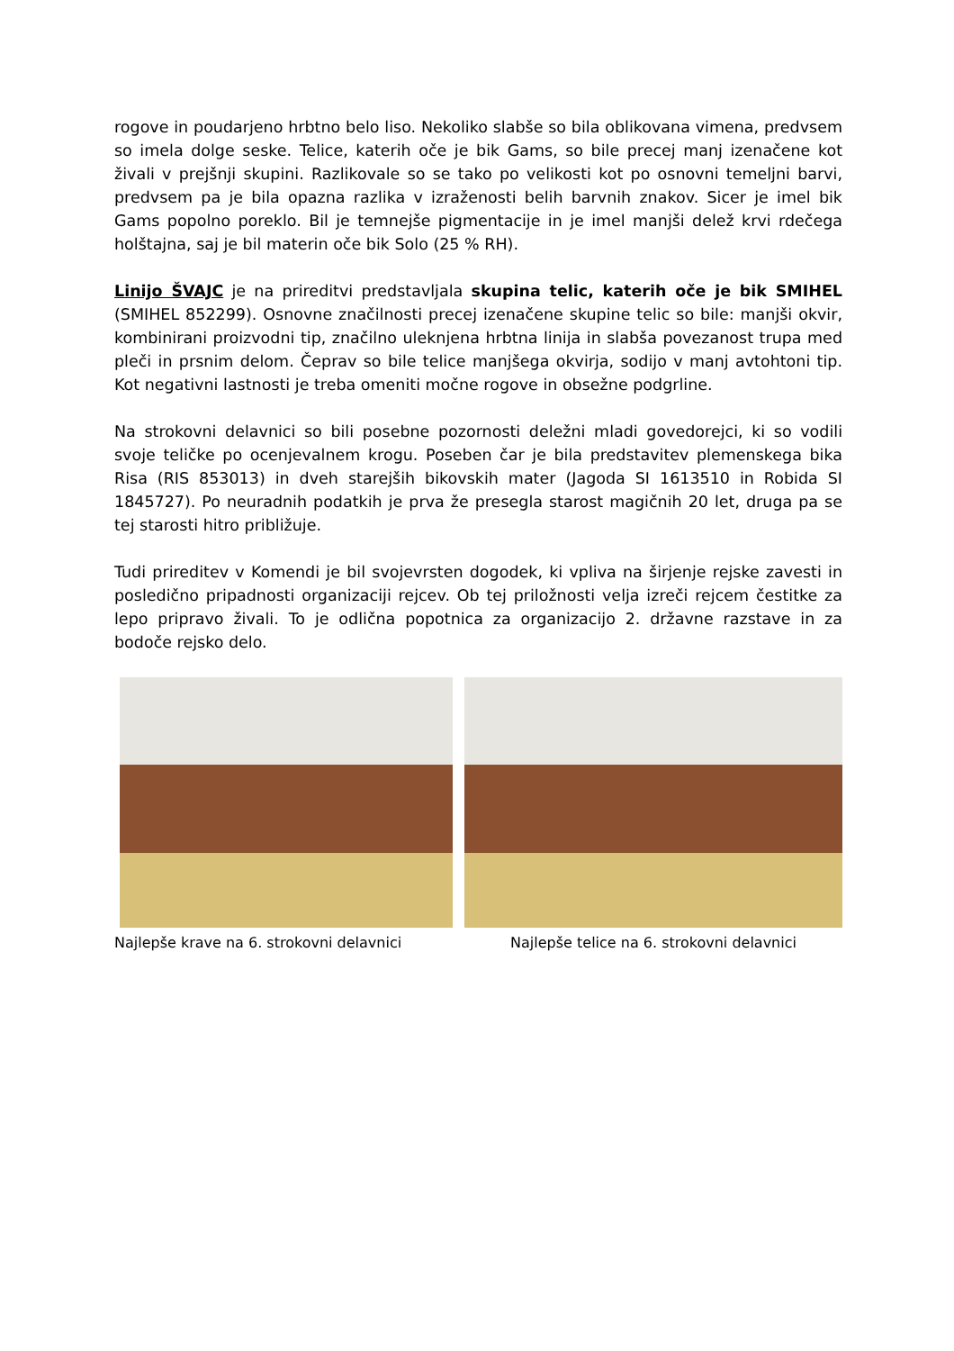rogove in poudarjeno hrbtno belo liso. Nekoliko slabše so bila oblikovana vimena, predvsem so imela dolge seske. Telice, katerih oče je bik Gams, so bile precej manj izenačene kot živali v prejšnji skupini. Razlikovale so se tako po velikosti kot po osnovni temeljni barvi, predvsem pa je bila opazna razlika v izraženosti belih barvnih znakov. Sicer je imel bik Gams popolno poreklo. Bil je temnejše pigmentacije in je imel manjši delež krvi rdečega holštajna, saj je bil materin oče bik Solo (25 % RH).
Linijo ŠVAJC je na prireditvi predstavljala skupina telic, katerih oče je bik SMIHEL (SMIHEL 852299). Osnovne značilnosti precej izenačene skupine telic so bile: manjši okvir, kombinirani proizvodni tip, značilno uleknjena hrbtna linija in slabša povezanost trupa med pleči in prsnim delom. Čeprav so bile telice manjšega okvirja, sodijo v manj avtohtoni tip. Kot negativni lastnosti je treba omeniti močne rogove in obsežne podgrline.
Na strokovni delavnici so bili posebne pozornosti deležni mladi govedorejci, ki so vodili svoje teličke po ocenjevalnem krogu. Poseben čar je bila predstavitev plemenskega bika Risa (RIS 853013) in dveh starejših bikovskih mater (Jagoda SI 1613510 in Robida SI 1845727). Po neuradnih podatkih je prva že presegla starost magičnih 20 let, druga pa se tej starosti hitro približuje.
Tudi prireditev v Komendi je bil svojevrsten dogodek, ki vpliva na širjenje rejske zavesti in posledično pripadnosti organizaciji rejcev. Ob tej priložnosti velja izreči rejcem čestitke za lepo pripravo živali. To je odlična popotnica za organizacijo 2. državne razstave in za bodoče rejsko delo.
Najlepše krave na 6. strokovni delavnici
Najlepše telice na 6. strokovni delavnici